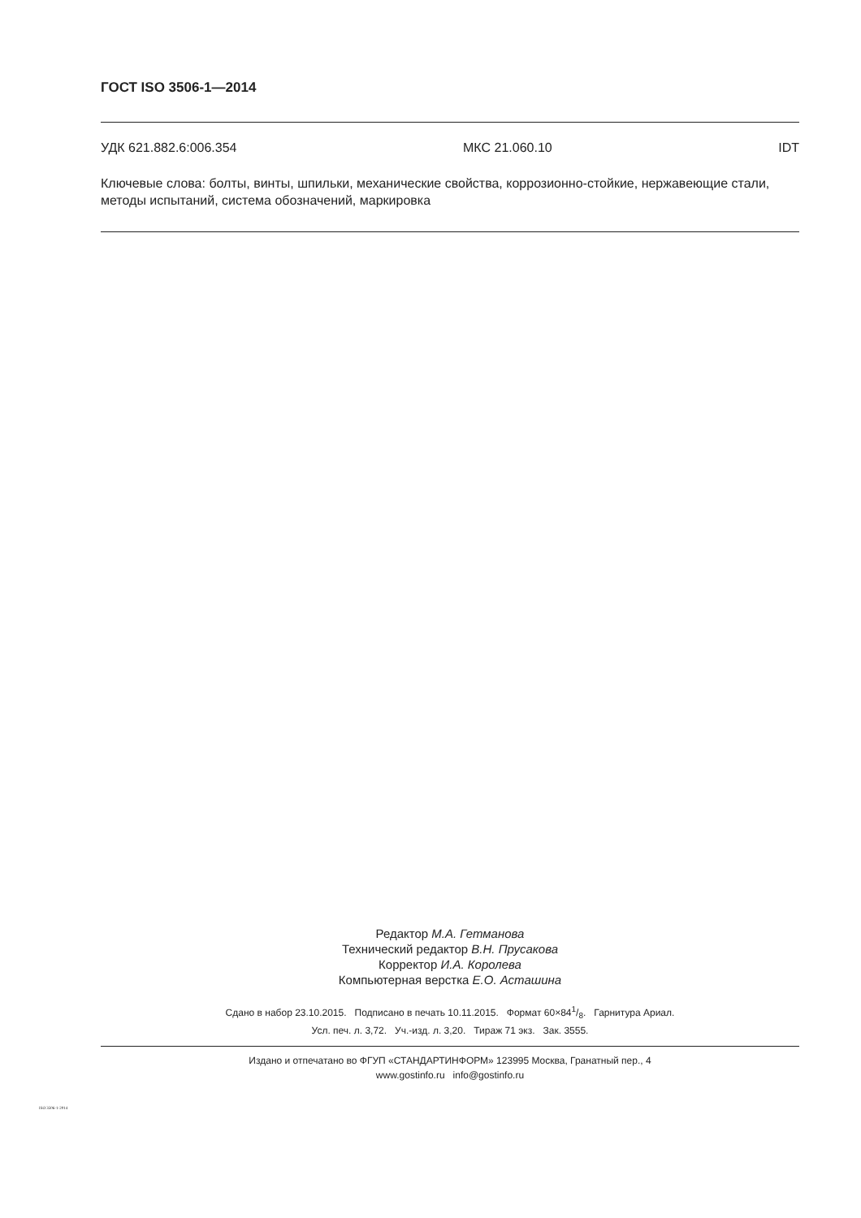ГОСТ ISO 3506-1—2014
УДК 621.882.6:006.354 МКС 21.060.10 IDT
Ключевые слова: болты, винты, шпильки, механические свойства, коррозионно-стойкие, нержавеющие стали, методы испытаний, система обозначений, маркировка
Редактор М.А. Гетманова
Технический редактор В.Н. Прусакова
Корректор И.А. Королева
Компьютерная верстка Е.О. Асташина
Сдано в набор 23.10.2015. Подписано в печать 10.11.2015. Формат 60×841/8. Гарнитура Ариал.
Усл. печ. л. 3,72. Уч.-изд. л. 3,20. Тираж 71 экз. Зак. 3555.
Издано и отпечатано во ФГУП «СТАНДАРТИНФОРМ» 123995 Москва, Гранатный пер., 4
www.gostinfo.ru info@gostinfo.ru
ISO 3506-1-2014